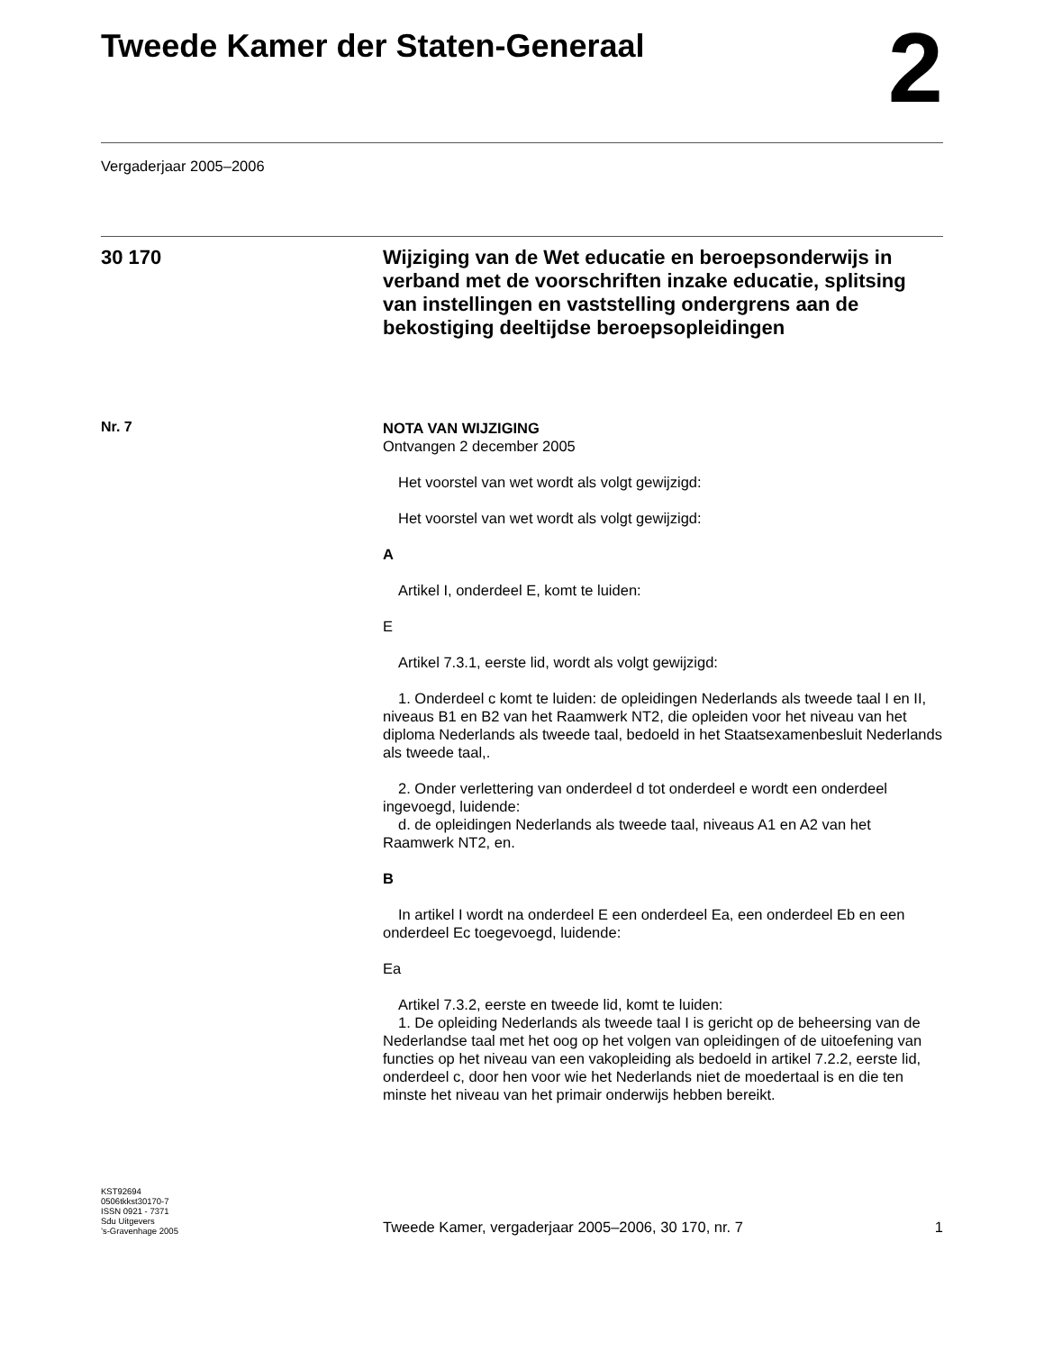Tweede Kamer der Staten-Generaal
2
Vergaderjaar 2005–2006
30 170
Wijziging van de Wet educatie en beroepsonderwijs in verband met de voorschriften inzake educatie, splitsing van instellingen en vaststelling ondergrens aan de bekostiging deeltijdse beroepsopleidingen
Nr. 7
NOTA VAN WIJZIGING
Ontvangen 2 december 2005
Het voorstel van wet wordt als volgt gewijzigd:
Het voorstel van wet wordt als volgt gewijzigd:
A
Artikel I, onderdeel E, komt te luiden:
E
Artikel 7.3.1, eerste lid, wordt als volgt gewijzigd:
1. Onderdeel c komt te luiden: de opleidingen Nederlands als tweede taal I en II, niveaus B1 en B2 van het Raamwerk NT2, die opleiden voor het niveau van het diploma Nederlands als tweede taal, bedoeld in het Staatsexamenbesluit Nederlands als tweede taal,.
2. Onder verlettering van onderdeel d tot onderdeel e wordt een onderdeel ingevoegd, luidende:
d. de opleidingen Nederlands als tweede taal, niveaus A1 en A2 van het Raamwerk NT2, en.
B
In artikel I wordt na onderdeel E een onderdeel Ea, een onderdeel Eb en een onderdeel Ec toegevoegd, luidende:
Ea
Artikel 7.3.2, eerste en tweede lid, komt te luiden:
1. De opleiding Nederlands als tweede taal I is gericht op de beheersing van de Nederlandse taal met het oog op het volgen van opleidingen of de uitoefening van functies op het niveau van een vakopleiding als bedoeld in artikel 7.2.2, eerste lid, onderdeel c, door hen voor wie het Nederlands niet de moedertaal is en die ten minste het niveau van het primair onderwijs hebben bereikt.
KST92694
0506tkkst30170-7
ISSN 0921 - 7371
Sdu Uitgevers
’s-Gravenhage 2005
Tweede Kamer, vergaderjaar 2005–2006, 30 170, nr. 7 1